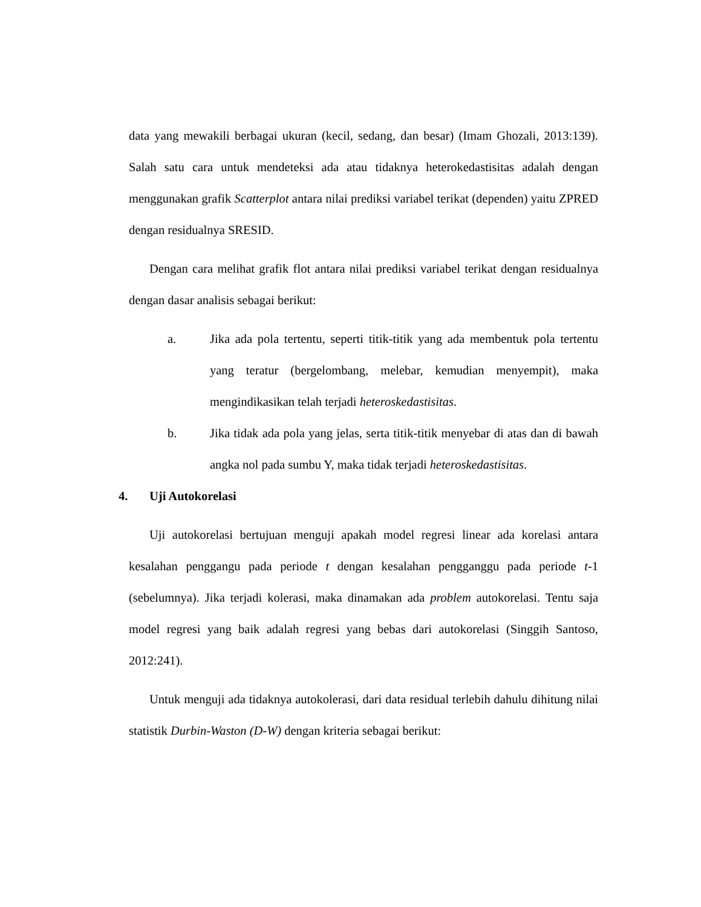data yang mewakili berbagai ukuran (kecil, sedang, dan besar) (Imam Ghozali, 2013:139). Salah satu cara untuk mendeteksi ada atau tidaknya heterokedastisitas adalah dengan menggunakan grafik Scatterplot antara nilai prediksi variabel terikat (dependen) yaitu ZPRED dengan residualnya SRESID.
Dengan cara melihat grafik flot antara nilai prediksi variabel terikat dengan residualnya dengan dasar analisis sebagai berikut:
a. Jika ada pola tertentu, seperti titik-titik yang ada membentuk pola tertentu yang teratur (bergelombang, melebar, kemudian menyempit), maka mengindikasikan telah terjadi heteroskedastisitas.
b. Jika tidak ada pola yang jelas, serta titik-titik menyebar di atas dan di bawah angka nol pada sumbu Y, maka tidak terjadi heteroskedastisitas.
4. Uji Autokorelasi
Uji autokorelasi bertujuan menguji apakah model regresi linear ada korelasi antara kesalahan penggangu pada periode t dengan kesalahan pengganggu pada periode t-1 (sebelumnya). Jika terjadi kolerasi, maka dinamakan ada problem autokorelasi. Tentu saja model regresi yang baik adalah regresi yang bebas dari autokorelasi (Singgih Santoso, 2012:241).
Untuk menguji ada tidaknya autokolerasi, dari data residual terlebih dahulu dihitung nilai statistik Durbin-Waston (D-W) dengan kriteria sebagai berikut: